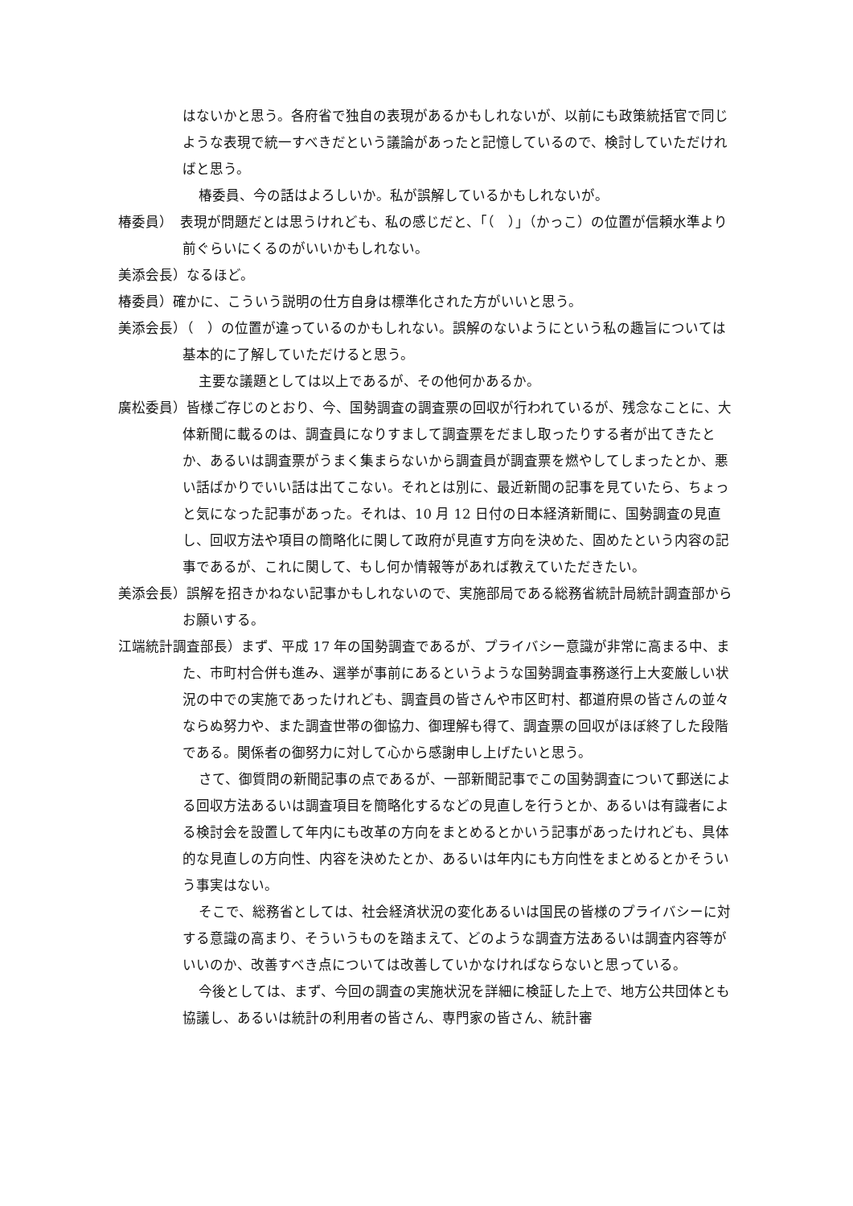はないかと思う。各府省で独自の表現があるかもしれないが、以前にも政策統括官で同じような表現で統一すべきだという議論があったと記憶しているので、検討していただければと思う。
椿委員、今の話はよろしいか。私が誤解しているかもしれないが。
椿委員）　表現が問題だとは思うけれども、私の感じだと、「（　）」（かっこ）の位置が信頼水準より前ぐらいにくるのがいいかもしれない。
美添会長）なるほど。
椿委員）確かに、こういう説明の仕方自身は標準化された方がいいと思う。
美添会長）（　）の位置が違っているのかもしれない。誤解のないようにという私の趣旨については基本的に了解していただけると思う。
主要な議題としては以上であるが、その他何かあるか。
廣松委員）皆様ご存じのとおり、今、国勢調査の調査票の回収が行われているが、残念なことに、大体新聞に載るのは、調査員になりすまして調査票をだまし取ったりする者が出てきたとか、あるいは調査票がうまく集まらないから調査員が調査票を燃やしてしまったとか、悪い話ばかりでいい話は出てこない。それとは別に、最近新聞の記事を見ていたら、ちょっと気になった記事があった。それは、10 月 12 日付の日本経済新聞に、国勢調査の見直し、回収方法や項目の簡略化に関して政府が見直す方向を決めた、固めたという内容の記事であるが、これに関して、もし何か情報等があれば教えていただきたい。
美添会長）誤解を招きかねない記事かもしれないので、実施部局である総務省統計局統計調査部からお願いする。
江端統計調査部長）まず、平成 17 年の国勢調査であるが、プライバシー意識が非常に高まる中、また、市町村合併も進み、選挙が事前にあるというような国勢調査事務遂行上大変厳しい状況の中での実施であったけれども、調査員の皆さんや市区町村、都道府県の皆さんの並々ならぬ努力や、また調査世帯の御協力、御理解も得て、調査票の回収がほぼ終了した段階である。関係者の御努力に対して心から感謝申し上げたいと思う。
さて、御質問の新聞記事の点であるが、一部新聞記事でこの国勢調査について郵送による回収方法あるいは調査項目を簡略化するなどの見直しを行うとか、あるいは有識者による検討会を設置して年内にも改革の方向をまとめるとかいう記事があったけれども、具体的な見直しの方向性、内容を決めたとか、あるいは年内にも方向性をまとめるとかそういう事実はない。
そこで、総務省としては、社会経済状況の変化あるいは国民の皆様のプライバシーに対する意識の高まり、そういうものを踏まえて、どのような調査方法あるいは調査内容等がいいのか、改善すべき点については改善していかなければならないと思っている。
今後としては、まず、今回の調査の実施状況を詳細に検証した上で、地方公共団体とも協議し、あるいは統計の利用者の皆さん、専門家の皆さん、統計審